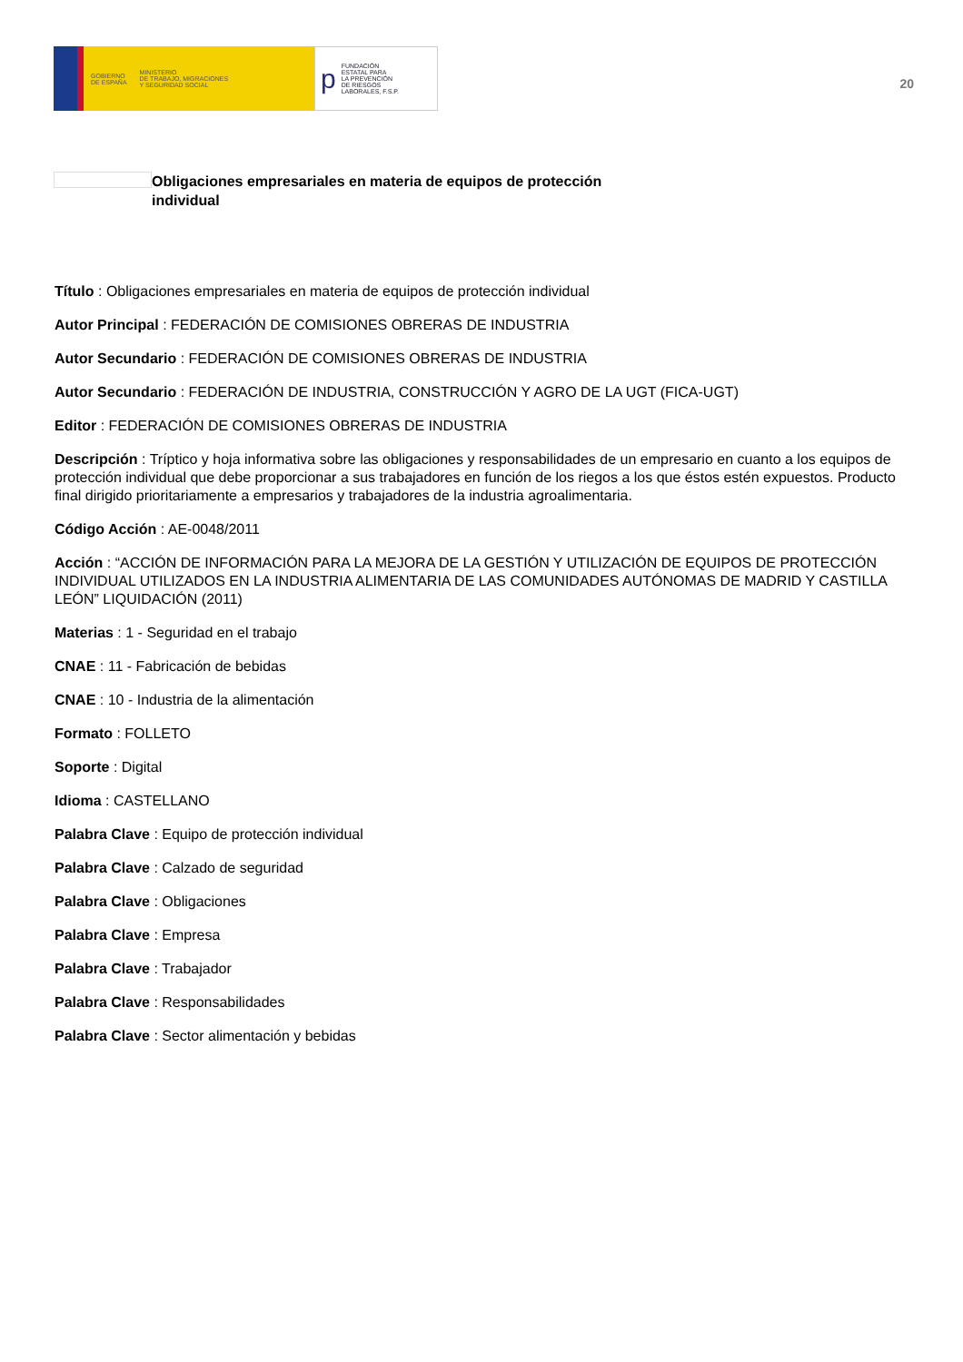GOBIERNO
DE ESPAÑA MINISTERIO
DE TRABAJO, MIGRACIONES
Y SEGURIDAD SOCIAL
p FUNDACIÓN
ESTATAL PARA
LA PREVENCIÓN
DE RIESGOS
LABORALES, F.S.P.
20
Obligaciones empresariales en materia de equipos de protección individual
Título : Obligaciones empresariales en materia de equipos de protección individual
Autor Principal : FEDERACIÓN DE COMISIONES OBRERAS DE INDUSTRIA
Autor Secundario : FEDERACIÓN DE COMISIONES OBRERAS DE INDUSTRIA
Autor Secundario : FEDERACIÓN DE INDUSTRIA, CONSTRUCCIÓN Y AGRO DE LA UGT (FICA-UGT)
Editor : FEDERACIÓN DE COMISIONES OBRERAS DE INDUSTRIA
Descripción : Tríptico y hoja informativa sobre las obligaciones y responsabilidades de un empresario en cuanto a los equipos de protección individual que debe proporcionar a sus trabajadores en función de los riegos a los que éstos estén expuestos. Producto final dirigido prioritariamente a empresarios y trabajadores de la industria agroalimentaria.
Código Acción : AE-0048/2011
Acción : “ACCIÓN DE INFORMACIÓN PARA LA MEJORA DE LA GESTIÓN Y UTILIZACIÓN DE EQUIPOS DE PROTECCIÓN INDIVIDUAL UTILIZADOS EN LA INDUSTRIA ALIMENTARIA DE LAS COMUNIDADES AUTÓNOMAS DE MADRID Y CASTILLA LEÓN” LIQUIDACIÓN (2011)
Materias : 1 - Seguridad en el trabajo
CNAE : 11 - Fabricación de bebidas
CNAE : 10 - Industria de la alimentación
Formato : FOLLETO
Soporte : Digital
Idioma : CASTELLANO
Palabra Clave : Equipo de protección individual
Palabra Clave : Calzado de seguridad
Palabra Clave : Obligaciones
Palabra Clave : Empresa
Palabra Clave : Trabajador
Palabra Clave : Responsabilidades
Palabra Clave : Sector alimentación y bebidas